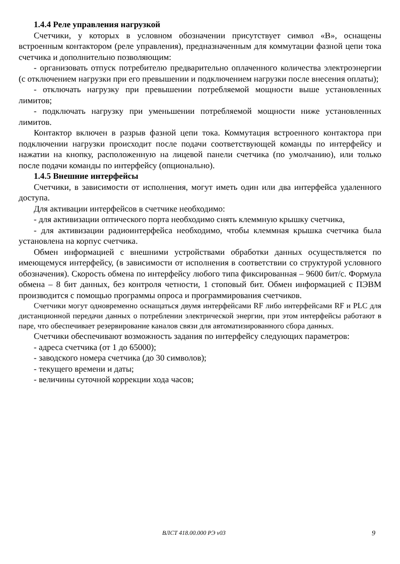1.4.4 Реле управления нагрузкой
Счетчики, у которых в условном обозначении присутствует символ «В», оснащены встроенным контактором (реле управления), предназначенным для коммутации фазной цепи тока счетчика и дополнительно позволяющим:
- организовать отпуск потребителю предварительно оплаченного количества электроэнергии (с отключением нагрузки при его превышении и подключением нагрузки после внесения оплаты);
- отключать нагрузку при превышении потребляемой мощности выше установленных лимитов;
- подключать нагрузку при уменьшении потребляемой мощности ниже установленных лимитов.
Контактор включен в разрыв фазной цепи тока. Коммутация встроенного контактора при подключении нагрузки происходит после подачи соответствующей команды по интерфейсу и нажатии на кнопку, расположенную на лицевой панели счетчика (по умолчанию), или только после подачи команды по интерфейсу (опционально).
1.4.5 Внешние интерфейсы
Счетчики, в зависимости от исполнения, могут иметь один или два интерфейса удаленного доступа.
Для активации интерфейсов в счетчике необходимо:
- для активизации оптического порта необходимо снять клеммную крышку счетчика,
- для активизации радиоинтерфейса необходимо, чтобы клеммная крышка счетчика была установлена на корпус счетчика.
Обмен информацией с внешними устройствами обработки данных осуществляется по имеющемуся интерфейсу, (в зависимости от исполнения в соответствии со структурой условного обозначения). Скорость обмена по интерфейсу любого типа фиксированная – 9600 бит/с. Формула обмена – 8 бит данных, без контроля четности, 1 стоповый бит. Обмен информацией с ПЭВМ производится с помощью программы опроса и программирования счетчиков.
Счетчики могут одновременно оснащаться двумя интерфейсами RF либо интерфейсами RF и PLC для дистанционной передачи данных о потреблении электрической энергии, при этом интерфейсы работают в паре, что обеспечивает резервирование каналов связи для автоматизированного сбора данных.
Счетчики обеспечивают возможность задания по интерфейсу следующих параметров:
- адреса счетчика (от 1 до 65000);
- заводского номера счетчика (до 30 символов);
- текущего времени и даты;
- величины суточной коррекции хода часов;
ВЛСТ 418.00.000 РЭ v03 9